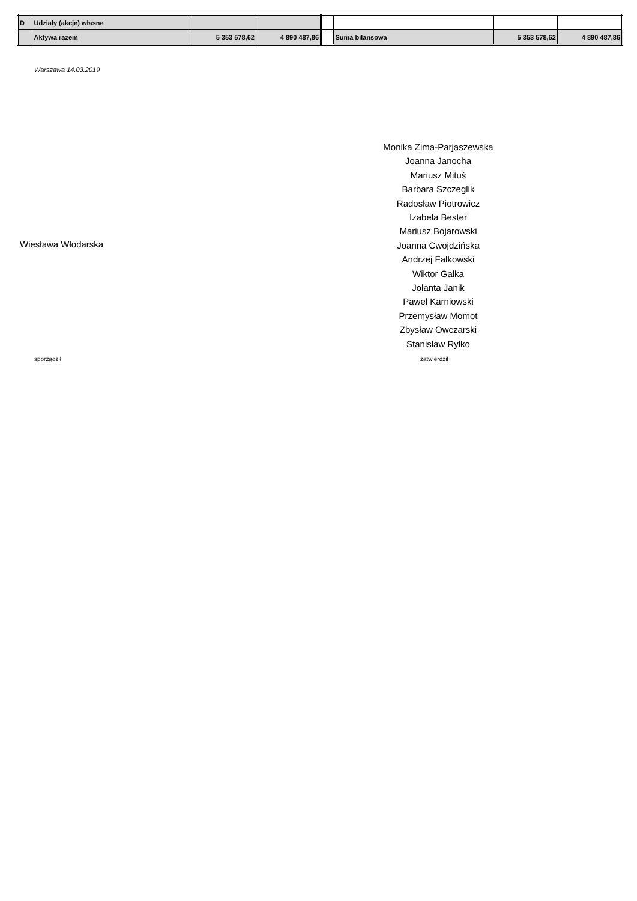| D | Udziały (akcje) własne | | | | | | |
| | Aktywa razem | 5 353 578,62 | 4 890 487,86 | | Suma bilansowa | 5 353 578,62 | 4 890 487,86 |
Warszawa 14.03.2019
Monika Zima-Parjaszewska
Joanna Janocha
Mariusz Mituś
Barbara Szczeglik
Radosław Piotrowicz
Izabela Bester
Mariusz Bojarowski
Joanna Cwojdzińska
Andrzej Falkowski
Wiktor Gałka
Jolanta Janik
Paweł Karniowski
Przemysław Momot
Zbysław Owczarski
Stanisław Ryłko
Wiesława Włodarska
sporządził zatwierdził